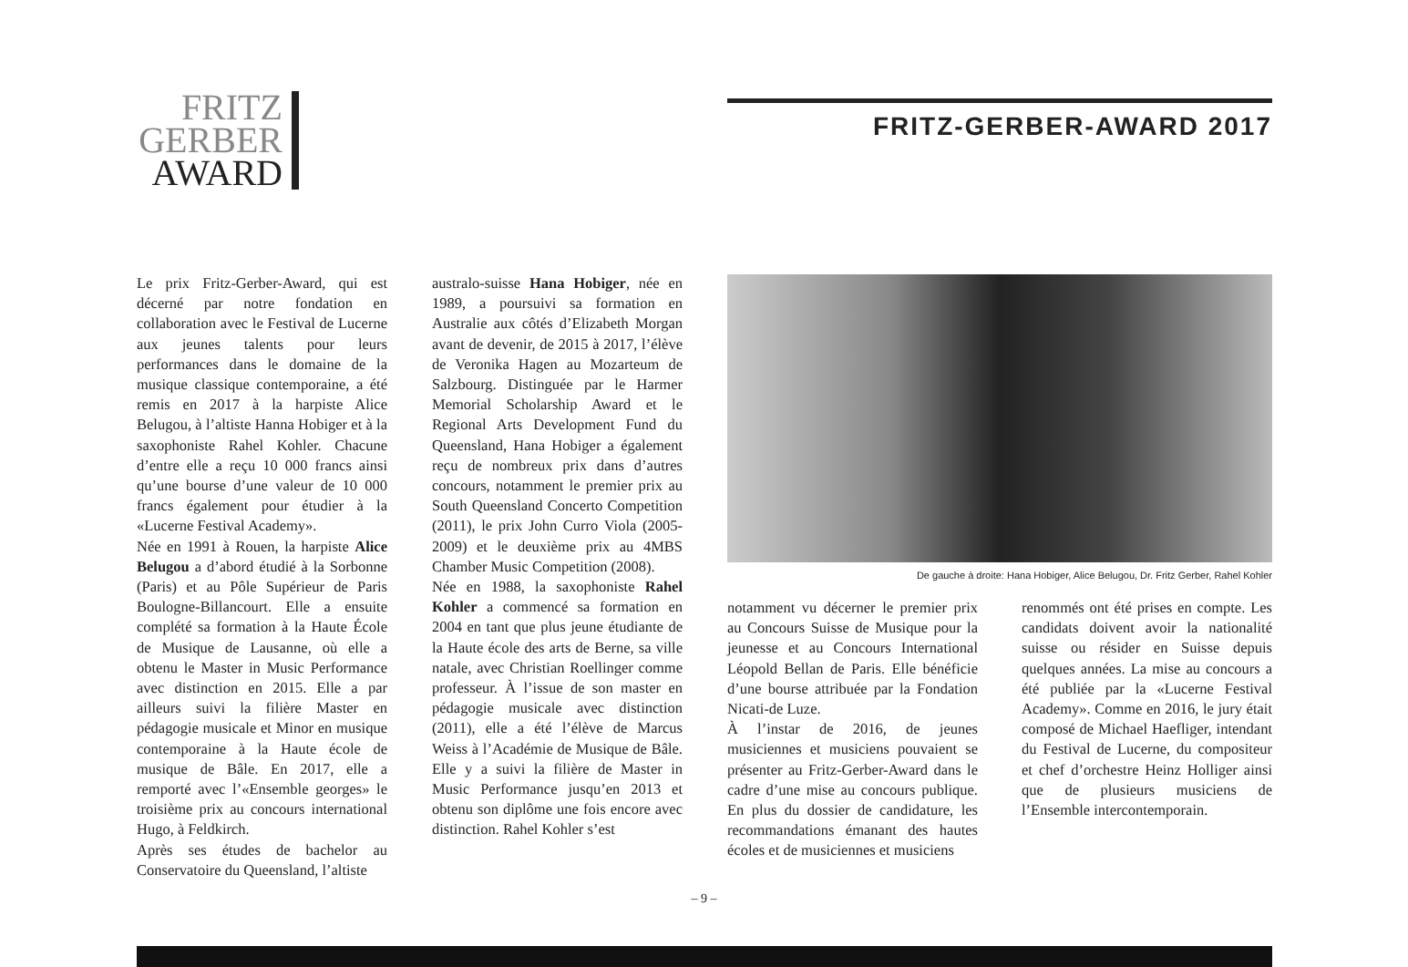FRITZ
GERBER
AWARD
FRITZ-GERBER-AWARD 2017
Le prix Fritz-Gerber-Award, qui est décerné par notre fondation en collaboration avec le Festival de Lucerne aux jeunes talents pour leurs performances dans le domaine de la musique classique contemporaine, a été remis en 2017 à la harpiste Alice Belugou, à l’altiste Hanna Hobiger et à la saxophoniste Rahel Kohler. Chacune d’entre elle a reçu 10 000 francs ainsi qu’une bourse d’une valeur de 10 000 francs également pour étudier à la «Lucerne Festival Academy».
Née en 1991 à Rouen, la harpiste Alice Belugou a d’abord étudié à la Sorbonne (Paris) et au Pôle Supérieur de Paris Boulogne-Billancourt. Elle a ensuite complété sa formation à la Haute École de Musique de Lausanne, où elle a obtenu le Master in Music Performance avec distinction en 2015. Elle a par ailleurs suivi la filière Master en pédagogie musicale et Minor en musique contemporaine à la Haute école de musique de Bâle. En 2017, elle a remporté avec l’«Ensemble georges» le troisième prix au concours international Hugo, à Feldkirch.
Après ses études de bachelor au Conservatoire du Queensland, l’altiste
australo-suisse Hana Hobiger, née en 1989, a poursuivi sa formation en Australie aux côtés d’Elizabeth Morgan avant de devenir, de 2015 à 2017, l’élève de Veronika Hagen au Mozarteum de Salzbourg. Distinguée par le Harmer Memorial Scholarship Award et le Regional Arts Development Fund du Queensland, Hana Hobiger a également reçu de nombreux prix dans d’autres concours, notamment le premier prix au South Queensland Concerto Competition (2011), le prix John Curro Viola (2005-2009) et le deuxième prix au 4MBS Chamber Music Competition (2008).
Née en 1988, la saxophoniste Rahel Kohler a commencé sa formation en 2004 en tant que plus jeune étudiante de la Haute école des arts de Berne, sa ville natale, avec Christian Roellinger comme professeur. À l’issue de son master en pédagogie musicale avec distinction (2011), elle a été l’élève de Marcus Weiss à l’Académie de Musique de Bâle. Elle y a suivi la filière de Master in Music Performance jusqu’en 2013 et obtenu son diplôme une fois encore avec distinction. Rahel Kohler s’est
De gauche à droite: Hana Hobiger, Alice Belugou, Dr. Fritz Gerber, Rahel Kohler
notamment vu décerner le premier prix au Concours Suisse de Musique pour la jeunesse et au Concours International Léopold Bellan de Paris. Elle bénéficie d’une bourse attribuée par la Fondation Nicati-de Luze.
À l’instar de 2016, de jeunes musiciennes et musiciens pouvaient se présenter au Fritz-Gerber-Award dans le cadre d’une mise au concours publique. En plus du dossier de candidature, les recommandations émanant des hautes écoles et de musiciennes et musiciens
renommés ont été prises en compte. Les candidats doivent avoir la nationalité suisse ou résider en Suisse depuis quelques années. La mise au concours a été publiée par la «Lucerne Festival Academy». Comme en 2016, le jury était composé de Michael Haefliger, intendant du Festival de Lucerne, du compositeur et chef d’orchestre Heinz Holliger ainsi que de plusieurs musiciens de l’Ensemble intercontemporain.
– 9 –